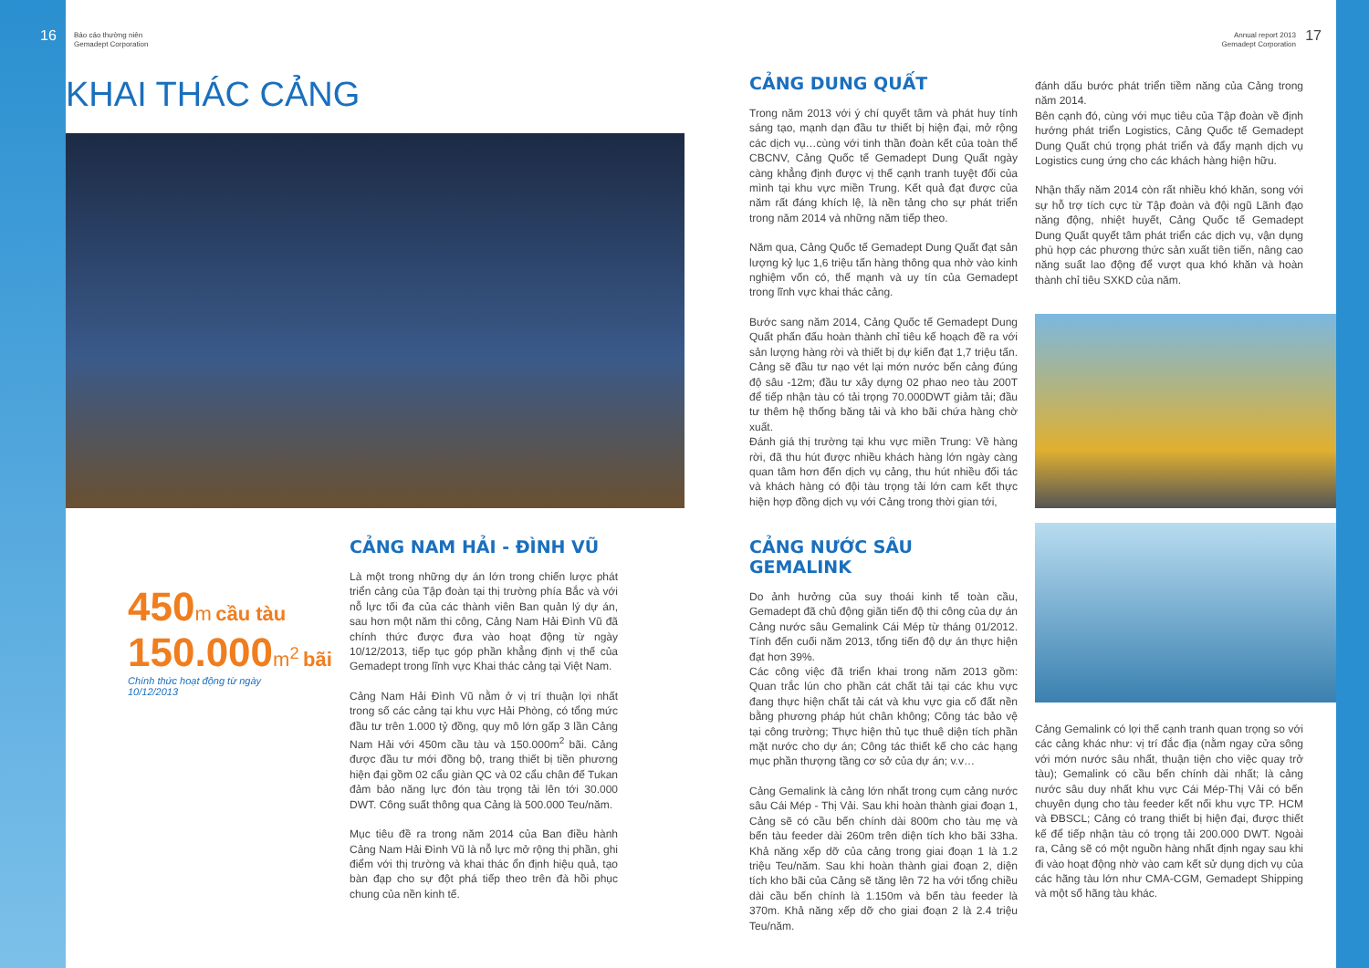16
Báo cáo thường niên
Gemadept Corporation
Annual report 2013
Gemadept Corporation
17
KHAI THÁC CẢNG
450 m cầu tàu
150.000 m<sup>2</sup> bãi
Chính thức hoạt động từ ngày
10/12/2013
CẢNG NAM HẢI - ĐÌNH VŨ
Là một trong những dự án lớn trong chiến lược phát triển cảng của Tập đoàn tại thị trường phía Bắc và với nỗ lực tối đa của các thành viên Ban quản lý dự án, sau hơn một năm thi công, Cảng Nam Hải Đình Vũ đã chính thức được đưa vào hoạt động từ ngày 10/12/2013, tiếp tục góp phần khẳng định vị thế của Gemadept trong lĩnh vực Khai thác cảng tại Việt Nam.
Cảng Nam Hải Đình Vũ nằm ở vị trí thuận lợi nhất trong số các cảng tại khu vực Hải Phòng, có tổng mức đầu tư trên 1.000 tỷ đồng, quy mô lớn gấp 3 lần Cảng Nam Hải với 450m cầu tàu và 150.000m<sup>2</sup> bãi. Cảng được đầu tư mới đồng bộ, trang thiết bị tiền phương hiện đại gồm 02 cẩu giàn QC và 02 cẩu chân đế Tukan đảm bảo năng lực đón tàu trọng tải lên tới 30.000 DWT. Công suất thông qua Cảng là 500.000 Teu/năm.
Mục tiêu đề ra trong năm 2014 của Ban điều hành Cảng Nam Hải Đình Vũ là nỗ lực mở rộng thị phần, ghi điểm với thị trường và khai thác ổn định hiệu quả, tạo bàn đạp cho sự đột phá tiếp theo trên đà hồi phục chung của nền kinh tế.
CẢNG DUNG QUẤT
Trong năm 2013 với ý chí quyết tâm và phát huy tính sáng tạo, mạnh dạn đầu tư thiết bị hiện đại, mở rộng các dịch vụ…cùng với tinh thần đoàn kết của toàn thể CBCNV, Cảng Quốc tế Gemadept Dung Quất ngày càng khẳng định được vị thế cạnh tranh tuyệt đối của mình tại khu vực miền Trung. Kết quả đạt được của năm rất đáng khích lệ, là nền tảng cho sự phát triển trong năm 2014 và những năm tiếp theo.
Năm qua, Cảng Quốc tế Gemadept Dung Quất đạt sản lượng kỷ lục 1,6 triệu tấn hàng thông qua nhờ vào kinh nghiệm vốn có, thế mạnh và uy tín của Gemadept trong lĩnh vực khai thác cảng.
Bước sang năm 2014, Cảng Quốc tế Gemadept Dung Quất phấn đấu hoàn thành chỉ tiêu kế hoạch đề ra với sản lượng hàng rời và thiết bị dự kiến đạt 1,7 triệu tấn. Cảng sẽ đầu tư nạo vét lại mớn nước bến cảng đúng độ sâu -12m; đầu tư xây dựng 02 phao neo tàu 200T để tiếp nhận tàu có tải trọng 70.000DWT giảm tải; đầu tư thêm hệ thống băng tải và kho bãi chứa hàng chờ xuất.
Đánh giá thị trường tại khu vực miền Trung: Về hàng rời, đã thu hút được nhiều khách hàng lớn ngày càng quan tâm hơn đến dịch vụ cảng, thu hút nhiều đối tác và khách hàng có đội tàu trọng tải lớn cam kết thực hiện hợp đồng dịch vụ với Cảng trong thời gian tới,
đánh dấu bước phát triển tiềm năng của Cảng trong năm 2014.
Bên cạnh đó, cùng với mục tiêu của Tập đoàn về định hướng phát triển Logistics, Cảng Quốc tế Gemadept Dung Quất chú trọng phát triển và đẩy mạnh dịch vụ Logistics cung ứng cho các khách hàng hiện hữu.
Nhận thấy năm 2014 còn rất nhiều khó khăn, song với sự hỗ trợ tích cực từ Tập đoàn và đội ngũ Lãnh đạo năng động, nhiệt huyết, Cảng Quốc tế Gemadept Dung Quất quyết tâm phát triển các dịch vụ, vận dụng phù hợp các phương thức sản xuất tiên tiến, nâng cao năng suất lao động để vượt qua khó khăn và hoàn thành chỉ tiêu SXKD của năm.
CẢNG NƯỚC SÂU GEMALINK
Do ảnh hưởng của suy thoái kinh tế toàn cầu, Gemadept đã chủ động giãn tiến độ thi công của dự án Cảng nước sâu Gemalink Cái Mép từ tháng 01/2012. Tính đến cuối năm 2013, tổng tiến độ dự án thực hiện đạt hơn 39%.
Các công việc đã triển khai trong năm 2013 gồm: Quan trắc lún cho phần cát chất tải tại các khu vực đang thực hiện chất tải cát và khu vực gia cố đất nền bằng phương pháp hút chân không; Công tác bảo vệ tại công trường; Thực hiện thủ tục thuê diện tích phần mặt nước cho dự án; Công tác thiết kế cho các hạng mục phần thượng tầng cơ sở của dự án; v.v…
Cảng Gemalink là cảng lớn nhất trong cụm cảng nước sâu Cái Mép - Thị Vải. Sau khi hoàn thành giai đoạn 1, Cảng sẽ có cầu bến chính dài 800m cho tàu mẹ và bến tàu feeder dài 260m trên diện tích kho bãi 33ha. Khả năng xếp dỡ của cảng trong giai đoạn 1 là 1.2 triệu Teu/năm. Sau khi hoàn thành giai đoạn 2, diện tích kho bãi của Cảng sẽ tăng lên 72 ha với tổng chiều dài cầu bến chính là 1.150m và bến tàu feeder là 370m. Khả năng xếp dỡ cho giai đoạn 2 là 2.4 triệu Teu/năm.
Cảng Gemalink có lợi thế cạnh tranh quan trọng so với các cảng khác như: vị trí đắc địa (nằm ngay cửa sông với mớn nước sâu nhất, thuận tiện cho việc quay trở tàu); Gemalink có cầu bến chính dài nhất; là cảng nước sâu duy nhất khu vực Cái Mép-Thị Vải có bến chuyên dụng cho tàu feeder kết nối khu vực TP. HCM và ĐBSCL; Cảng có trang thiết bị hiện đại, được thiết kế để tiếp nhận tàu có trọng tải 200.000 DWT. Ngoài ra, Cảng sẽ có một nguồn hàng nhất định ngay sau khi đi vào hoạt động nhờ vào cam kết sử dụng dịch vụ của các hãng tàu lớn như CMA-CGM, Gemadept Shipping và một số hãng tàu khác.